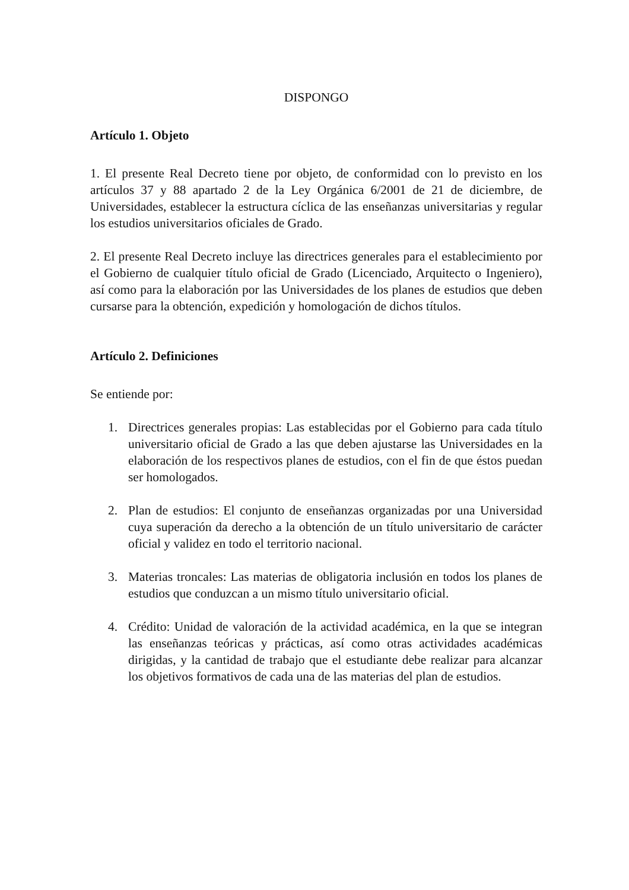DISPONGO
Artículo 1. Objeto
1. El presente Real Decreto tiene por objeto, de conformidad con lo previsto en los artículos 37 y 88 apartado 2 de la Ley Orgánica 6/2001 de 21 de diciembre, de Universidades, establecer la estructura cíclica de las enseñanzas universitarias y regular los estudios universitarios oficiales de Grado.
2. El presente Real Decreto incluye las directrices generales para el establecimiento por el Gobierno de cualquier título oficial de Grado (Licenciado, Arquitecto o Ingeniero), así como para la elaboración por las Universidades de los planes de estudios que deben cursarse para la obtención, expedición y homologación de dichos títulos.
Artículo 2. Definiciones
Se entiende por:
1. Directrices generales propias: Las establecidas por el Gobierno para cada título universitario oficial de Grado a las que deben ajustarse las Universidades en la elaboración de los respectivos planes de estudios, con el fin de que éstos puedan ser homologados.
2. Plan de estudios: El conjunto de enseñanzas organizadas por una Universidad cuya superación da derecho a la obtención de un título universitario de carácter oficial y validez en todo el territorio nacional.
3. Materias troncales: Las materias de obligatoria inclusión en todos los planes de estudios que conduzcan a un mismo título universitario oficial.
4. Crédito: Unidad de valoración de la actividad académica, en la que se integran las enseñanzas teóricas y prácticas, así como otras actividades académicas dirigidas, y la cantidad de trabajo que el estudiante debe realizar para alcanzar los objetivos formativos de cada una de las materias del plan de estudios.